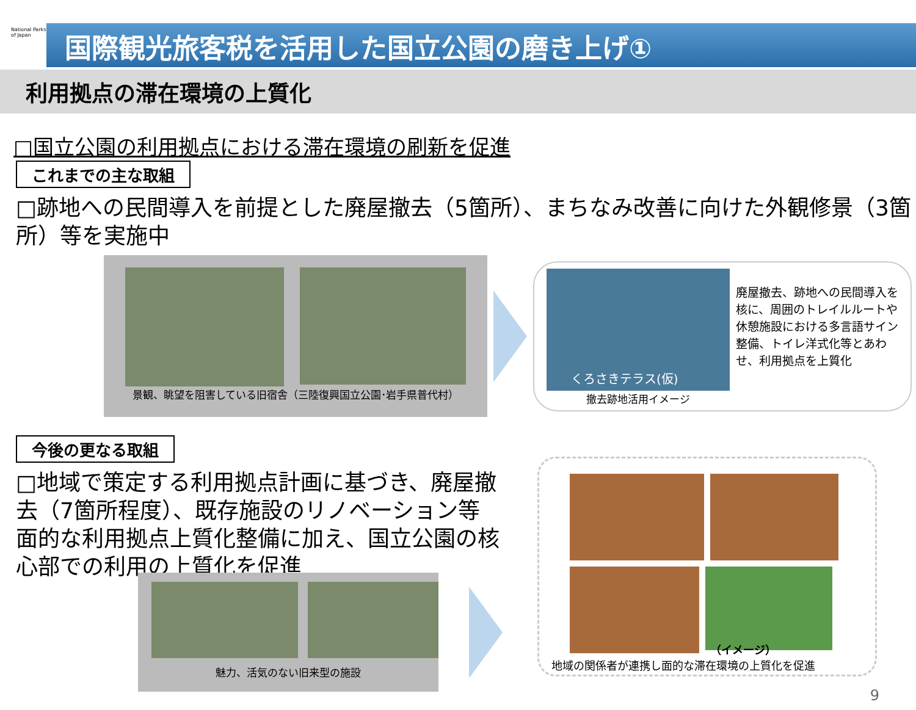National Parks of Japan
国際観光旅客税を活用した国立公園の磨き上げ①
利用拠点の滞在環境の上質化
□国立公園の利用拠点における滞在環境の刷新を促進
これまでの主な取組
□跡地への民間導入を前提とした廃屋撤去（5箇所）、まちなみ改善に向けた外観修景（3箇所）等を実施中
景観、眺望を阻害している旧宿舎（三陸復興国立公園･岩手県普代村）
くろさきテラス(仮)
撤去跡地活用イメージ
廃屋撤去、跡地への民間導入を核に、周囲のトレイルルートや休憩施設における多言語サイン整備、トイレ洋式化等とあわせ、利用拠点を上質化
今後の更なる取組
□地域で策定する利用拠点計画に基づき、廃屋撤去（7箇所程度）、既存施設のリノベーション等面的な利用拠点上質化整備に加え、国立公園の核心部での利用の上質化を促進
魅力、活気のない旧来型の施設
（イメージ）
地域の関係者が連携し面的な滞在環境の上質化を促進
9